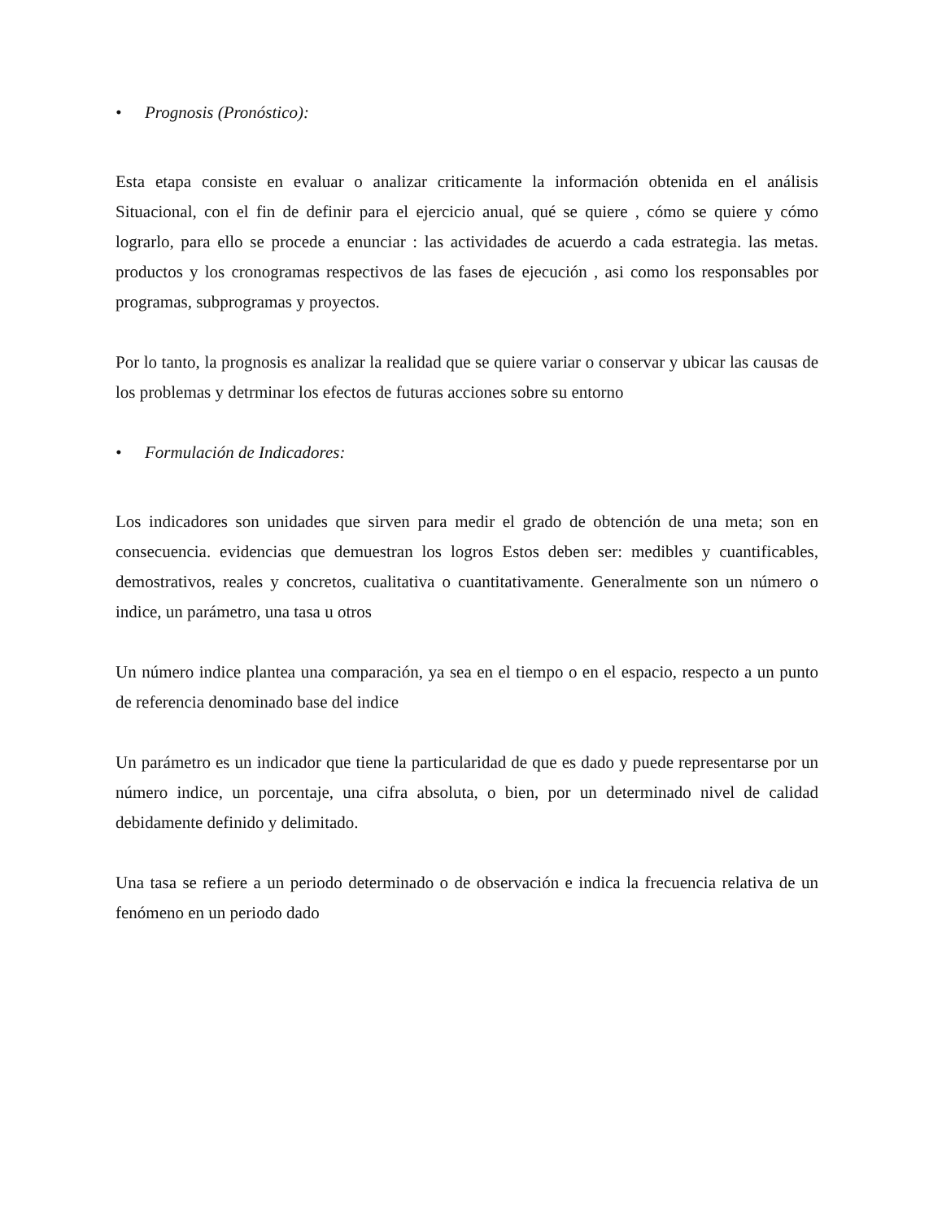• Prognosis (Pronóstico):
Esta etapa consiste en evaluar o analizar criticamente la información obtenida en el análisis Situacional, con el fin de definir para el ejercicio anual, qué se quiere , cómo se quiere y cómo lograrlo, para ello se procede a enunciar : las actividades de acuerdo a cada estrategia. las metas. productos y los cronogramas respectivos de las fases de ejecución , asi como los responsables por programas, subprogramas y proyectos.
Por lo tanto, la prognosis es analizar la realidad que se quiere variar o conservar y ubicar las causas de los problemas y detrminar los efectos de futuras acciones sobre su entorno
• Formulación de Indicadores:
Los indicadores son unidades que sirven para medir el grado de obtención de una meta; son en consecuencia. evidencias que demuestran los logros Estos deben ser: medibles y cuantificables, demostrativos, reales y concretos, cualitativa o cuantitativamente. Generalmente son un número o indice, un parámetro, una tasa u otros
Un número indice plantea una comparación, ya sea en el tiempo o en el espacio, respecto a un punto de referencia denominado base del indice
Un parámetro es un indicador que tiene la particularidad de que es dado y puede representarse por un número indice, un porcentaje, una cifra absoluta, o bien, por un determinado nivel de calidad debidamente definido y delimitado.
Una tasa se refiere a un periodo determinado o de observación e indica la frecuencia relativa de un fenómeno en un periodo dado